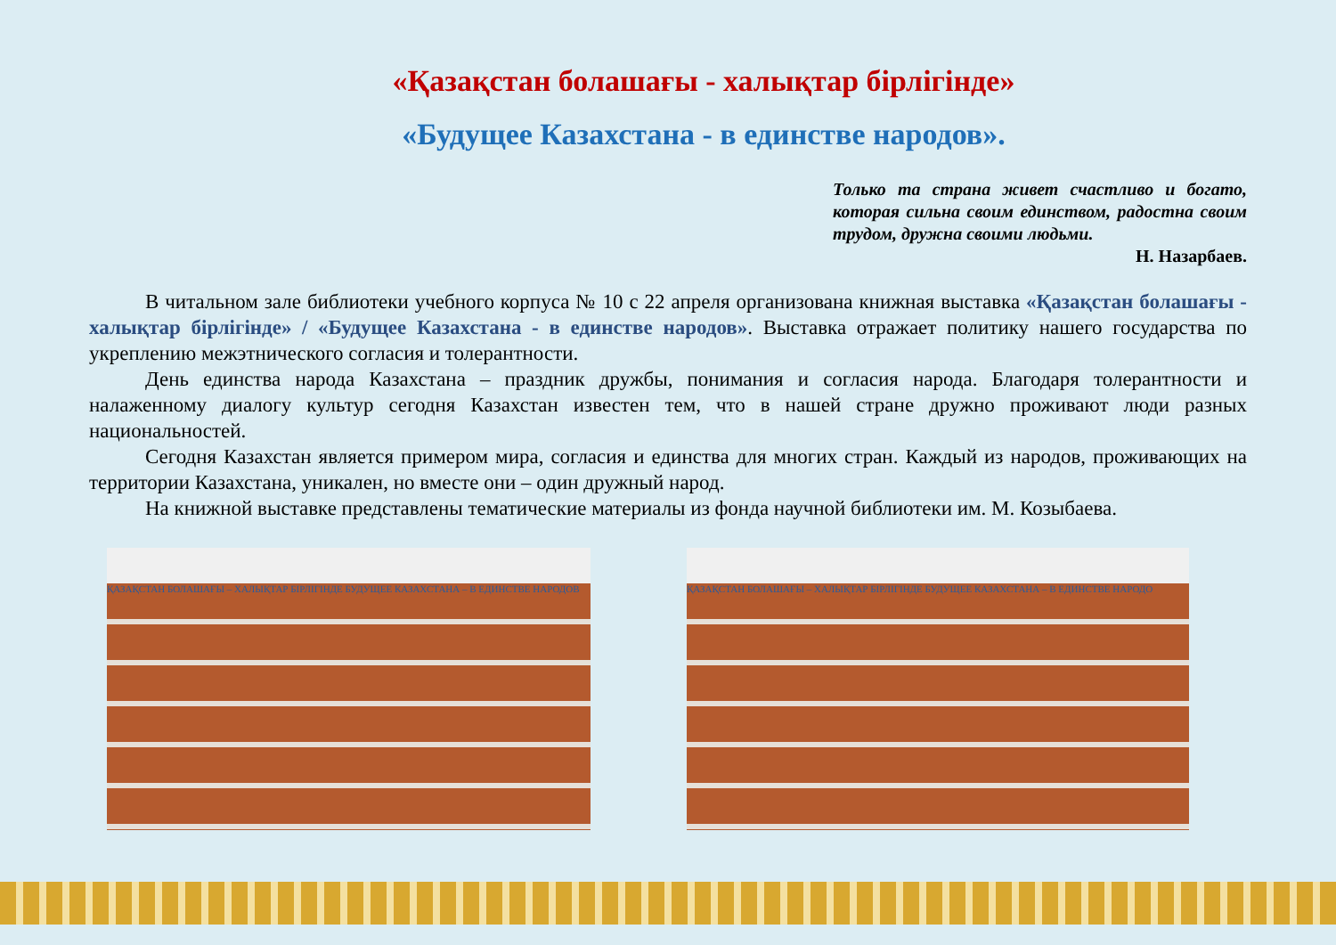«Қазақстан болашағы - халықтар бірлігінде»
«Будущее Казахстана - в единстве народов».
Только та страна живет счастливо и богато, которая сильна своим единством, радостна своим трудом, дружна своими людьми.
Н. Назарбаев.
В читальном зале библиотеки учебного корпуса № 10 с 22 апреля организована книжная выставка «Қазақстан болашағы - халықтар бірлігінде» / «Будущее Казахстана - в единстве народов». Выставка отражает политику нашего государства по укреплению межэтнического согласия и толерантности.
День единства народа Казахстана – праздник дружбы, понимания и согласия народа. Благодаря толерантности и налаженному диалогу культур сегодня Казахстан известен тем, что в нашей стране дружно проживают люди разных национальностей.
Сегодня Казахстан является примером мира, согласия и единства для многих стран. Каждый из народов, проживающих на территории Казахстана, уникален, но вместе они – один дружный народ.
На книжной выставке представлены тематические материалы из фонда научной библиотеки им. М. Козыбаева.
ҚАЗАҚСТАН БОЛАШАҒЫ – ХАЛЫҚТАР БІРЛІГІНДЕ БУДУЩЕЕ КАЗАХСТАНА – В ЕДИНСТВЕ НАРОДОВ ҚАЗАҚСТАН БОЛАШАҒЫ – ХАЛЫҚТАР БІРЛІГІНДЕ БУДУЩЕЕ КАЗАХСТАНА – В ЕДИНСТВЕ НАРОДО